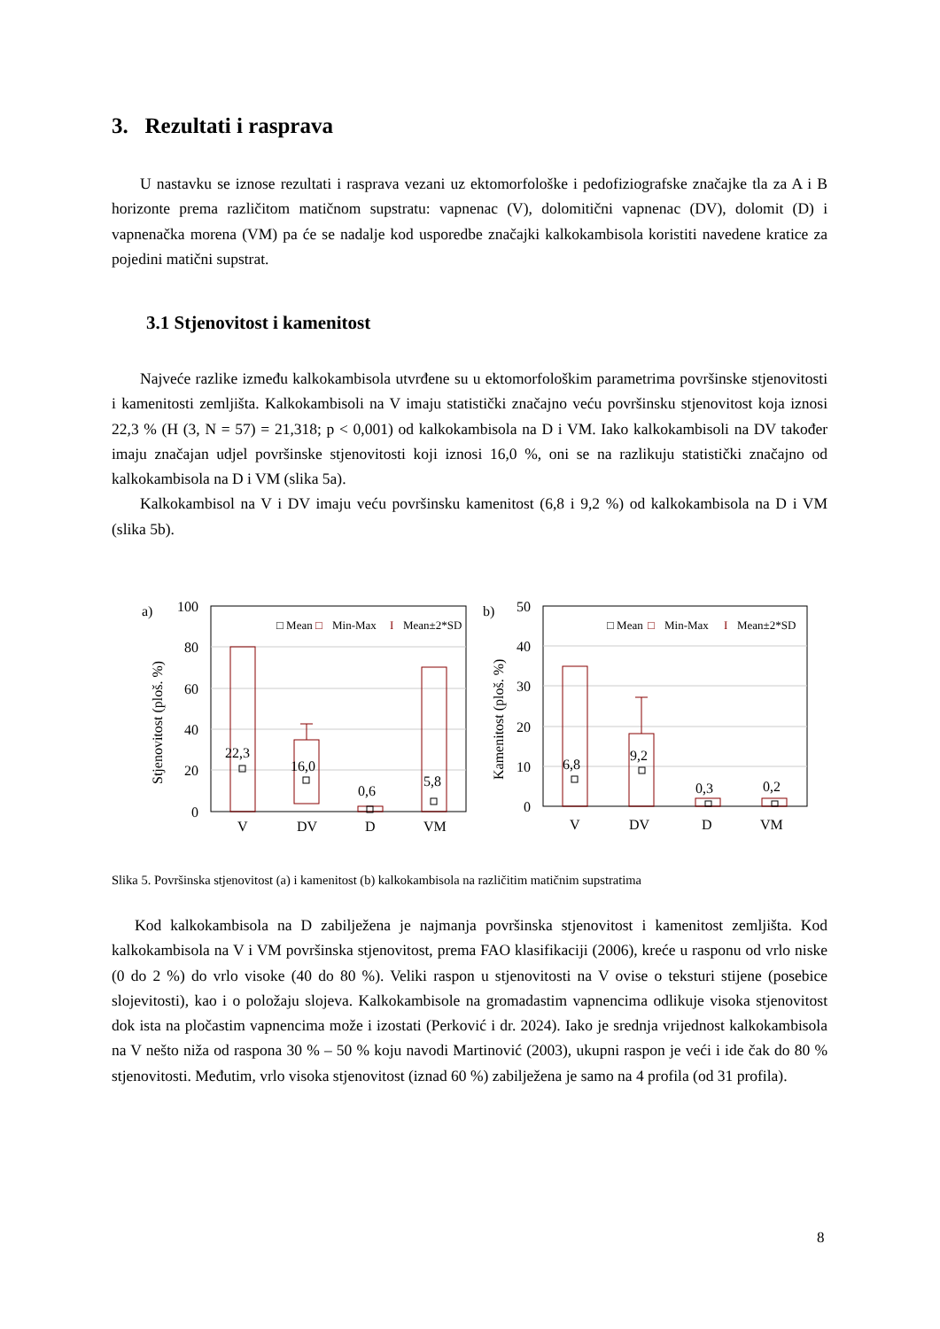3. Rezultati i rasprava
U nastavku se iznose rezultati i rasprava vezani uz ektomorfološke i pedofiziografske značajke tla za A i B horizonte prema različitom matičnom supstratu: vapnenac (V), dolomitični vapnenac (DV), dolomit (D) i vapnenačka morena (VM) pa će se nadalje kod usporedbe značajki kalkokambisola koristiti navedene kratice za pojedini matični supstrat.
3.1 Stjenovitost i kamenitost
Najveće razlike između kalkokambisola utvrđene su u ektomorfološkim parametrima površinske stjenovitosti i kamenitosti zemljišta. Kalkokambisoli na V imaju statistički značajno veću površinsku stjenovitost koja iznosi 22,3 % (H (3, N = 57) = 21,318; p < 0,001) od kalkokambisola na D i VM. Iako kalkokambisoli na DV također imaju značajan udjel površinske stjenovitosti koji iznosi 16,0 %, oni se na razlikuju statistički značajno od kalkokambisola na D i VM (slika 5a).
Kalkokambisol na V i DV imaju veću površinsku kamenitost (6,8 i 9,2 %) od kalkokambisola na D i VM (slika 5b).
a)
100
80
60
40
20
0
Stjenovitost (ploš. %)
22,3
16,0
0,6
5,8
V
DV
D
VM
□ Mean
□
Min-Max
I
Mean±2*SD
b)
50
40
30
20
10
0
Kamenitost (ploš. %)
6,8
9,2
0,3
0,2
V
DV
D
VM
□ Mean
□
Min-Max
I
Mean±2*SD
Slika 5. Površinska stjenovitost (a) i kamenitost (b) kalkokambisola na različitim matičnim supstratima
Kod kalkokambisola na D zabilježena je najmanja površinska stjenovitost i kamenitost zemljišta. Kod kalkokambisola na V i VM površinska stjenovitost, prema FAO klasifikaciji (2006), kreće u rasponu od vrlo niske (0 do 2 %) do vrlo visoke (40 do 80 %). Veliki raspon u stjenovitosti na V ovise o teksturi stijene (posebice slojevitosti), kao i o položaju slojeva. Kalkokambisole na gromadastim vapnencima odlikuje visoka stjenovitost dok ista na pločastim vapnencima može i izostati (Perković i dr. 2024). Iako je srednja vrijednost kalkokambisola na V nešto niža od raspona 30 % – 50 % koju navodi Martinović (2003), ukupni raspon je veći i ide čak do 80 % stjenovitosti. Međutim, vrlo visoka stjenovitost (iznad 60 %) zabilježena je samo na 4 profila (od 31 profila).
8